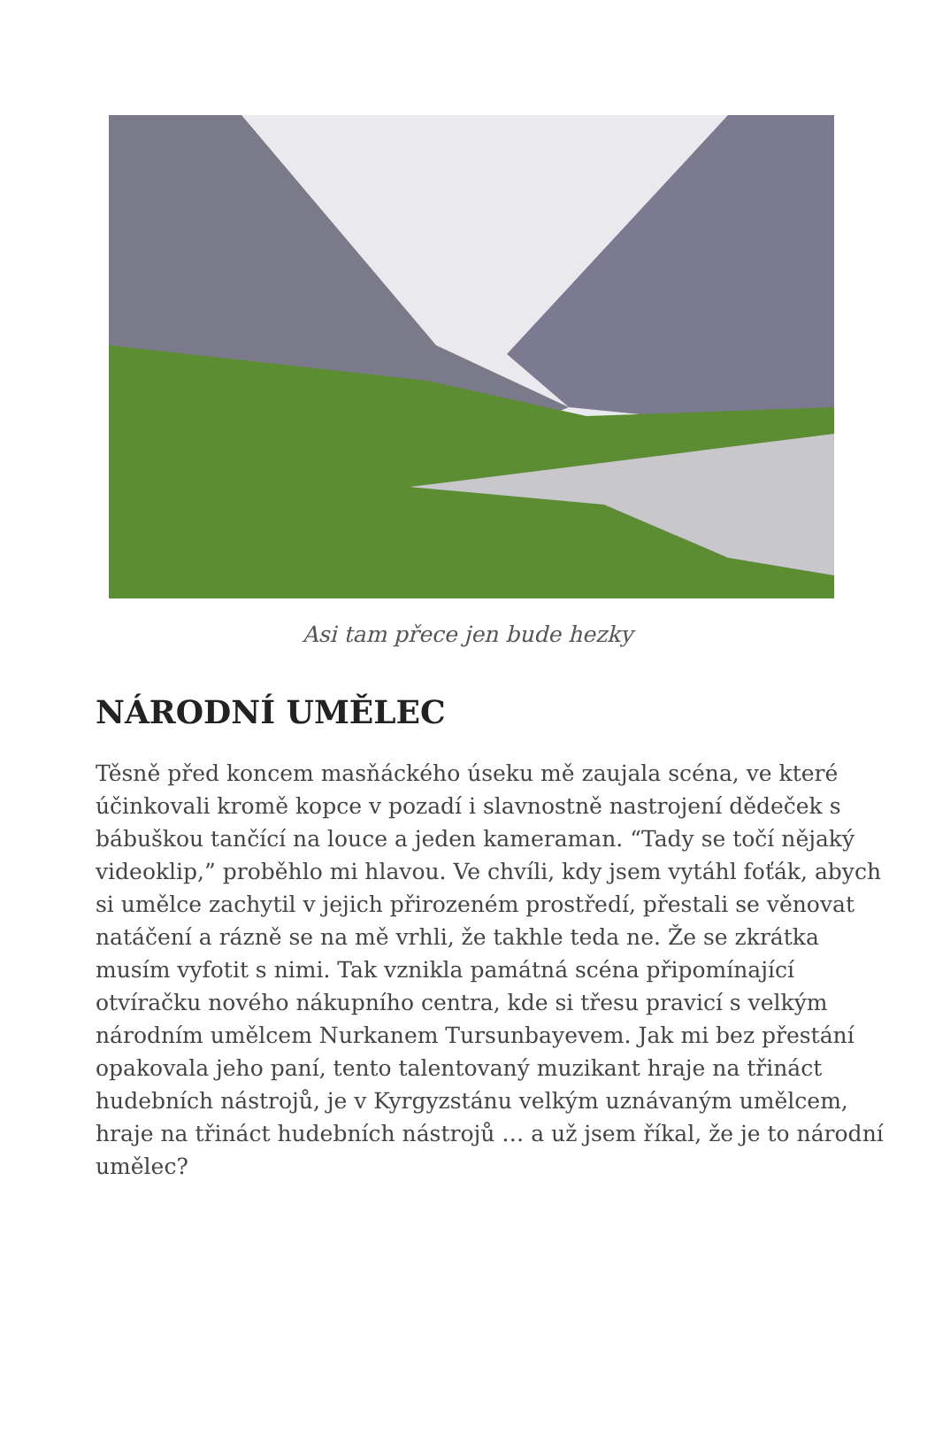Asi tam přece jen bude hezky
NÁRODNÍ UMĚLEC
Těsně před koncem masňáckého úseku mě zaujala scéna, ve které účinkovali kromě kopce v pozadí i slavnostně nastrojení dědeček s bábuškou tančící na louce a jeden kameraman. “Tady se točí nějaký videoklip,” proběhlo mi hlavou. Ve chvíli, kdy jsem vytáhl foťák, abych si umělce zachytil v jejich přirozeném prostředí, přestali se věnovat natáčení a rázně se na mě vrhli, že takhle teda ne. Že se zkrátka musím vyfotit s nimi. Tak vznikla památná scéna připomínající otvíračku nového nákupního centra, kde si třesu pravicí s velkým národním umělcem Nurkanem Tursunbayevem. Jak mi bez přestání opakovala jeho paní, tento talentovaný muzikant hraje na třináct hudebních nástrojů, je v Kyrgyzstánu velkým uznávaným umělcem, hraje na třináct hudebních nástrojů … a už jsem říkal, že je to národní umělec?